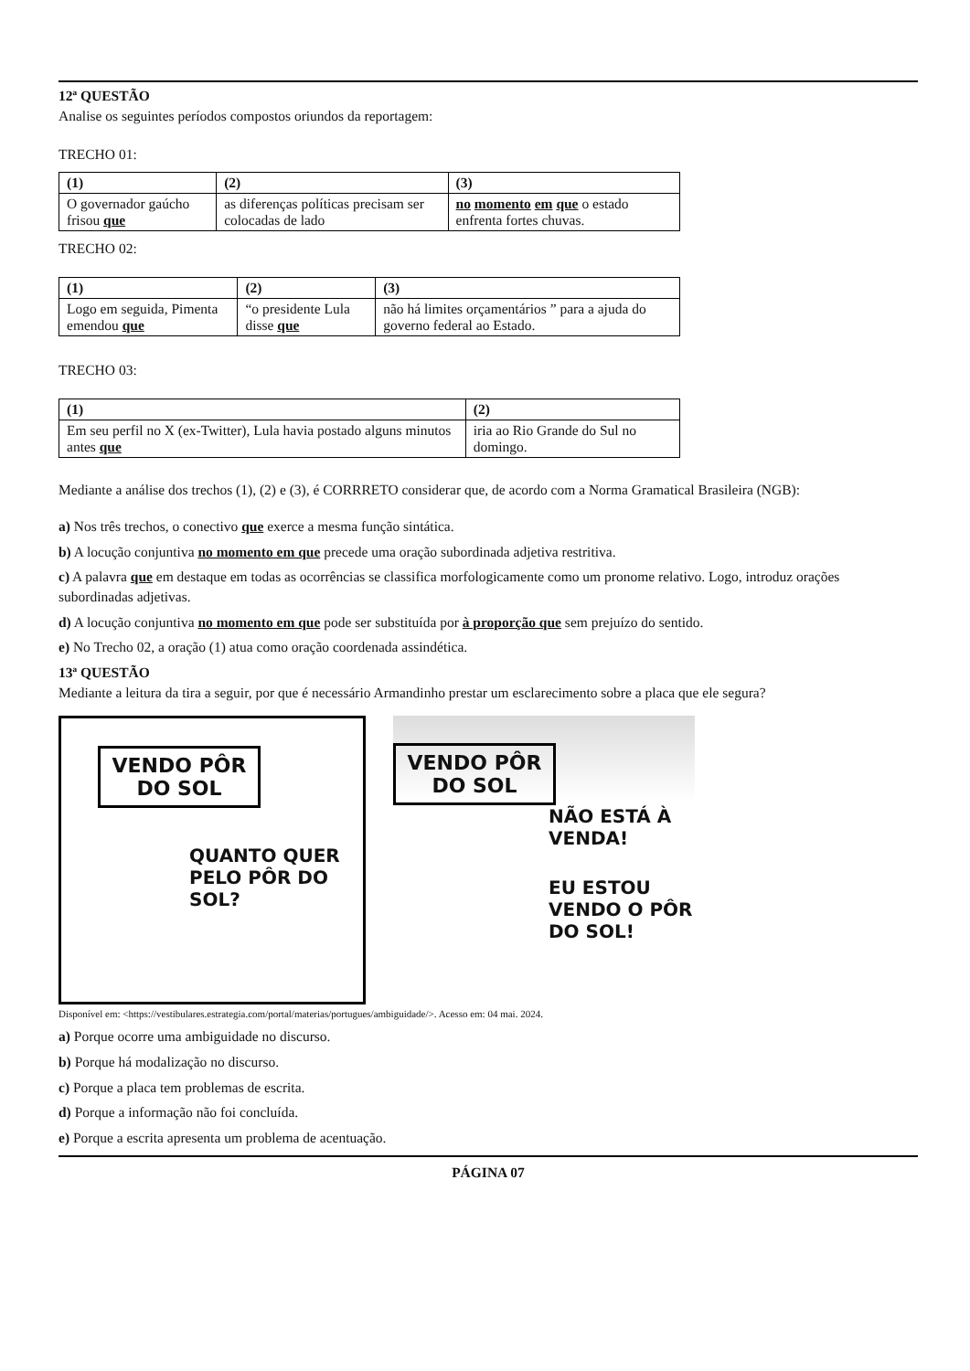12ª QUESTÃO
Analise os seguintes períodos compostos oriundos da reportagem:
TRECHO 01:
| (1) | (2) | (3) |
| O governador gaúcho frisou que | as diferenças políticas precisam ser colocadas de lado | no momento em que o estado enfrenta fortes chuvas. |
TRECHO 02:
| (1) | (2) | (3) |
| Logo em seguida, Pimenta emendou que | “o presidente Lula disse que | não há limites orçamentários ” para a ajuda do governo federal ao Estado. |
TRECHO 03:
| (1) | (2) |
| Em seu perfil no X (ex-Twitter), Lula havia postado alguns minutos antes que | iria ao Rio Grande do Sul no domingo. |
Mediante a análise dos trechos (1), (2) e (3), é CORRRETO considerar que, de acordo com a Norma Gramatical Brasileira (NGB):
a) Nos três trechos, o conectivo que exerce a mesma função sintática.
b) A locução conjuntiva no momento em que precede uma oração subordinada adjetiva restritiva.
c) A palavra que em destaque em todas as ocorrências se classifica morfologicamente como um pronome relativo. Logo, introduz orações subordinadas adjetivas.
d) A locução conjuntiva no momento em que pode ser substituída por à proporção que sem prejuízo do sentido.
e) No Trecho 02, a oração (1) atua como oração coordenada assindética.
13ª QUESTÃO
Mediante a leitura da tira a seguir, por que é necessário Armandinho prestar um esclarecimento sobre a placa que ele segura?
VENDO PÔR DO SOL
QUANTO QUER PELO PÔR DO SOL?
VENDO PÔR DO SOL
NÃO ESTÁ À VENDA!
EU ESTOU VENDO O PÔR DO SOL!
Disponível em: <https://vestibulares.estrategia.com/portal/materias/portugues/ambiguidade/>. Acesso em: 04 mai. 2024.
a) Porque ocorre uma ambiguidade no discurso.
b) Porque há modalização no discurso.
c) Porque a placa tem problemas de escrita.
d) Porque a informação não foi concluída.
e) Porque a escrita apresenta um problema de acentuação.
PÁGINA 07